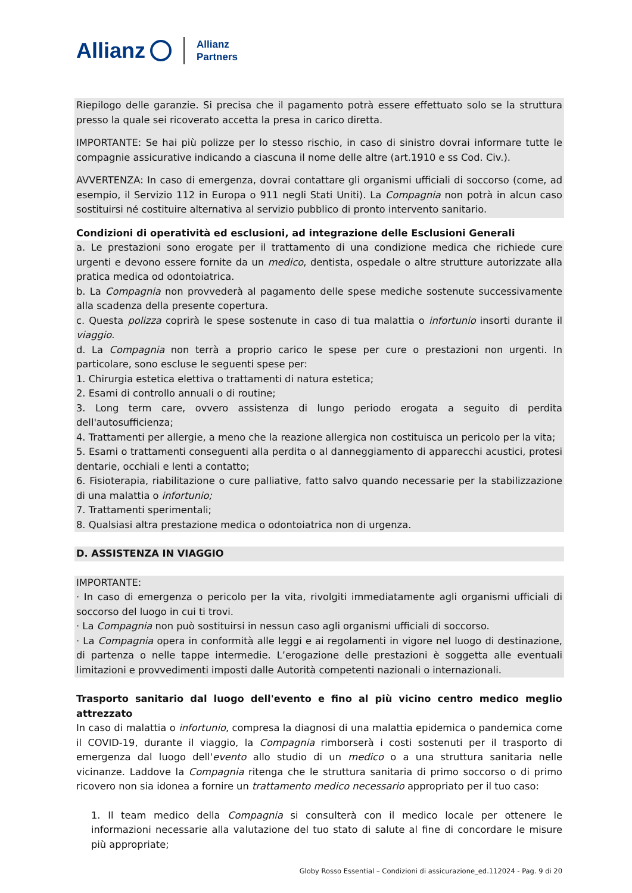Allianz Allianz
Partners
Riepilogo delle garanzie. Si precisa che il pagamento potrà essere effettuato solo se la struttura presso la quale sei ricoverato accetta la presa in carico diretta.
IMPORTANTE: Se hai più polizze per lo stesso rischio, in caso di sinistro dovrai informare tutte le compagnie assicurative indicando a ciascuna il nome delle altre (art.1910 e ss Cod. Civ.).
AVVERTENZA: In caso di emergenza, dovrai contattare gli organismi ufficiali di soccorso (come, ad esempio, il Servizio 112 in Europa o 911 negli Stati Uniti). La Compagnia non potrà in alcun caso sostituirsi né costituire alternativa al servizio pubblico di pronto intervento sanitario.
Condizioni di operatività ed esclusioni, ad integrazione delle Esclusioni Generali
a. Le prestazioni sono erogate per il trattamento di una condizione medica che richiede cure urgenti e devono essere fornite da un medico, dentista, ospedale o altre strutture autorizzate alla pratica medica od odontoiatrica.
b. La Compagnia non provvederà al pagamento delle spese mediche sostenute successivamente alla scadenza della presente copertura.
c. Questa polizza coprirà le spese sostenute in caso di tua malattia o infortunio insorti durante il viaggio.
d. La Compagnia non terrà a proprio carico le spese per cure o prestazioni non urgenti. In particolare, sono escluse le seguenti spese per:
1. Chirurgia estetica elettiva o trattamenti di natura estetica;
2. Esami di controllo annuali o di routine;
3. Long term care, ovvero assistenza di lungo periodo erogata a seguito di perdita dell'autosufficienza;
4. Trattamenti per allergie, a meno che la reazione allergica non costituisca un pericolo per la vita;
5. Esami o trattamenti conseguenti alla perdita o al danneggiamento di apparecchi acustici, protesi dentarie, occhiali e lenti a contatto;
6. Fisioterapia, riabilitazione o cure palliative, fatto salvo quando necessarie per la stabilizzazione di una malattia o infortunio;
7. Trattamenti sperimentali;
8. Qualsiasi altra prestazione medica o odontoiatrica non di urgenza.
D. ASSISTENZA IN VIAGGIO
IMPORTANTE:
· In caso di emergenza o pericolo per la vita, rivolgiti immediatamente agli organismi ufficiali di soccorso del luogo in cui ti trovi.
· La Compagnia non può sostituirsi in nessun caso agli organismi ufficiali di soccorso.
· La Compagnia opera in conformità alle leggi e ai regolamenti in vigore nel luogo di destinazione, di partenza o nelle tappe intermedie. L’erogazione delle prestazioni è soggetta alle eventuali limitazioni e provvedimenti imposti dalle Autorità competenti nazionali o internazionali.
Trasporto sanitario dal luogo dell'evento e fino al più vicino centro medico meglio attrezzato
In caso di malattia o infortunio, compresa la diagnosi di una malattia epidemica o pandemica come il COVID-19, durante il viaggio, la Compagnia rimborserà i costi sostenuti per il trasporto di emergenza dal luogo dell'evento allo studio di un medico o a una struttura sanitaria nelle vicinanze. Laddove la Compagnia ritenga che le struttura sanitaria di primo soccorso o di primo ricovero non sia idonea a fornire un trattamento medico necessario appropriato per il tuo caso:
1. Il team medico della Compagnia si consulterà con il medico locale per ottenere le informazioni necessarie alla valutazione del tuo stato di salute al fine di concordare le misure più appropriate;
Globy Rosso Essential – Condizioni di assicurazione_ed.112024 - Pag. 9 di 20